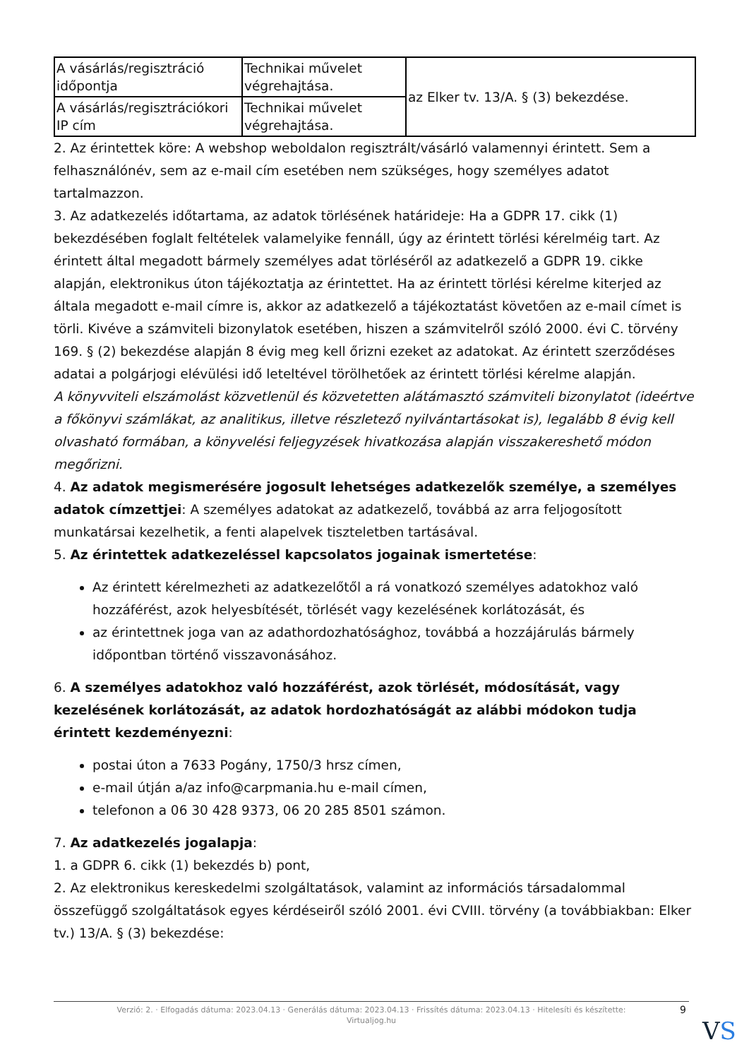| A vásárlás/regisztráció időpontja | Technikai művelet végrehajtása. | az Elker tv. 13/A. § (3) bekezdése. |
| A vásárlás/regisztrációkori IP cím | Technikai művelet végrehajtása. | |
2. Az érintettek köre: A webshop weboldalon regisztrált/vásárló valamennyi érintett. Sem a felhasználónév, sem az e-mail cím esetében nem szükséges, hogy személyes adatot tartalmazzon.
3. Az adatkezelés időtartama, az adatok törlésének határideje: Ha a GDPR 17. cikk (1) bekezdésében foglalt feltételek valamelyike fennáll, úgy az érintett törlési kérelméig tart. Az érintett által megadott bármely személyes adat törléséről az adatkezelő a GDPR 19. cikke alapján, elektronikus úton tájékoztatja az érintettet. Ha az érintett törlési kérelme kiterjed az általa megadott e-mail címre is, akkor az adatkezelő a tájékoztatást követően az e-mail címet is törli. Kivéve a számviteli bizonylatok esetében, hiszen a számvitelről szóló 2000. évi C. törvény 169. § (2) bekezdése alapján 8 évig meg kell őrizni ezeket az adatokat. Az érintett szerződéses adatai a polgárjogi elévülési idő leteltével törölhetőek az érintett törlési kérelme alapján.
A könyvviteli elszámolást közvetlenül és közvetetten alátámasztó számviteli bizonylatot (ideértve a főkönyvi számlákat, az analitikus, illetve részletező nyilvántartásokat is), legalább 8 évig kell olvasható formában, a könyvelési feljegyzések hivatkozása alapján visszakereshető módon megőrizni.
4. Az adatok megismerésére jogosult lehetséges adatkezelők személye, a személyes adatok címzettjei: A személyes adatokat az adatkezelő, továbbá az arra feljogosított munkatársai kezelhetik, a fenti alapelvek tiszteletben tartásával.
5. Az érintettek adatkezeléssel kapcsolatos jogainak ismertetése:
Az érintett kérelmezheti az adatkezelőtől a rá vonatkozó személyes adatokhoz való hozzáférést, azok helyesbítését, törlését vagy kezelésének korlátozását, és
az érintettnek joga van az adathordozhatósághoz, továbbá a hozzájárulás bármely időpontban történő visszavonásához.
6. A személyes adatokhoz való hozzáférést, azok törlését, módosítását, vagy kezelésének korlátozását, az adatok hordozhatóságát az alábbi módokon tudja érintett kezdeményezni:
postai úton a 7633 Pogány, 1750/3 hrsz címen,
e-mail útján a/az info@carpmania.hu e-mail címen,
telefonon a 06 30 428 9373, 06 20 285 8501 számon.
7. Az adatkezelés jogalapja:
1. a GDPR 6. cikk (1) bekezdés b) pont,
2. Az elektronikus kereskedelmi szolgáltatások, valamint az információs társadalommal összefüggő szolgáltatások egyes kérdéseiről szóló 2001. évi CVIII. törvény (a továbbiakban: Elker tv.) 13/A. § (3) bekezdése:
Verzió: 2. · Elfogadás dátuma: 2023.04.13 · Generálás dátuma: 2023.04.13 · Frissítés dátuma: 2023.04.13 · Hitelesíti és készítette:
Virtualjog.hu
9
VS